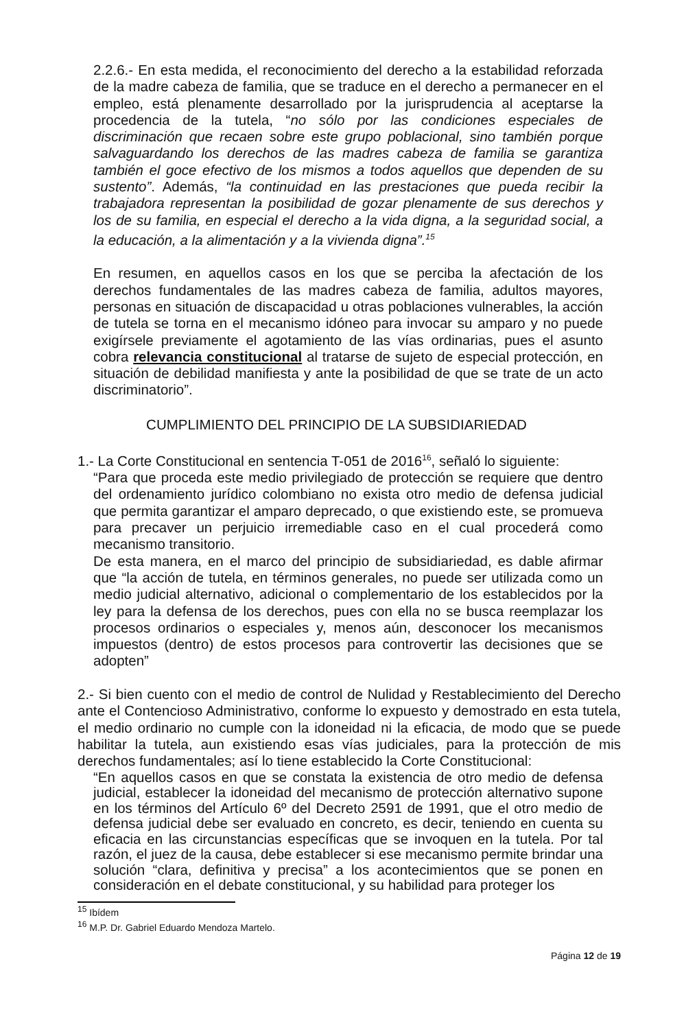2.2.6.- En esta medida, el reconocimiento del derecho a la estabilidad reforzada de la madre cabeza de familia, que se traduce en el derecho a permanecer en el empleo, está plenamente desarrollado por la jurisprudencia al aceptarse la procedencia de la tutela, “no sólo por las condiciones especiales de discriminación que recaen sobre este grupo poblacional, sino también porque salvaguardando los derechos de las madres cabeza de familia se garantiza también el goce efectivo de los mismos a todos aquellos que dependen de su sustento”. Además, “la continuidad en las prestaciones que pueda recibir la trabajadora representan la posibilidad de gozar plenamente de sus derechos y los de su familia, en especial el derecho a la vida digna, a la seguridad social, a la educación, a la alimentación y a la vivienda digna”.<sup>15</sup>
En resumen, en aquellos casos en los que se perciba la afectación de los derechos fundamentales de las madres cabeza de familia, adultos mayores, personas en situación de discapacidad u otras poblaciones vulnerables, la acción de tutela se torna en el mecanismo idóneo para invocar su amparo y no puede exigírsele previamente el agotamiento de las vías ordinarias, pues el asunto cobra relevancia constitucional al tratarse de sujeto de especial protección, en situación de debilidad manifiesta y ante la posibilidad de que se trate de un acto discriminatorio”.
CUMPLIMIENTO DEL PRINCIPIO DE LA SUBSIDIARIEDAD
1.- La Corte Constitucional en sentencia T-051 de 2016<sup>16</sup>, señaló lo siguiente:
“Para que proceda este medio privilegiado de protección se requiere que dentro del ordenamiento jurídico colombiano no exista otro medio de defensa judicial que permita garantizar el amparo deprecado, o que existiendo este, se promueva para precaver un perjuicio irremediable caso en el cual procederá como mecanismo transitorio.
De esta manera, en el marco del principio de subsidiariedad, es dable afirmar que “la acción de tutela, en términos generales, no puede ser utilizada como un medio judicial alternativo, adicional o complementario de los establecidos por la ley para la defensa de los derechos, pues con ella no se busca reemplazar los procesos ordinarios o especiales y, menos aún, desconocer los mecanismos impuestos (dentro) de estos procesos para controvertir las decisiones que se adopten”
2.- Si bien cuento con el medio de control de Nulidad y Restablecimiento del Derecho ante el Contencioso Administrativo, conforme lo expuesto y demostrado en esta tutela, el medio ordinario no cumple con la idoneidad ni la eficacia, de modo que se puede habilitar la tutela, aun existiendo esas vías judiciales, para la protección de mis derechos fundamentales; así lo tiene establecido la Corte Constitucional:
“En aquellos casos en que se constata la existencia de otro medio de defensa judicial, establecer la idoneidad del mecanismo de protección alternativo supone en los términos del Artículo 6º del Decreto 2591 de 1991, que el otro medio de defensa judicial debe ser evaluado en concreto, es decir, teniendo en cuenta su eficacia en las circunstancias específicas que se invoquen en la tutela. Por tal razón, el juez de la causa, debe establecer si ese mecanismo permite brindar una solución “clara, definitiva y precisa” a los acontecimientos que se ponen en consideración en el debate constitucional, y su habilidad para proteger los
<sup>15</sup> Ibídem
<sup>16</sup> M.P. Dr. Gabriel Eduardo Mendoza Martelo.
Página 12 de 19